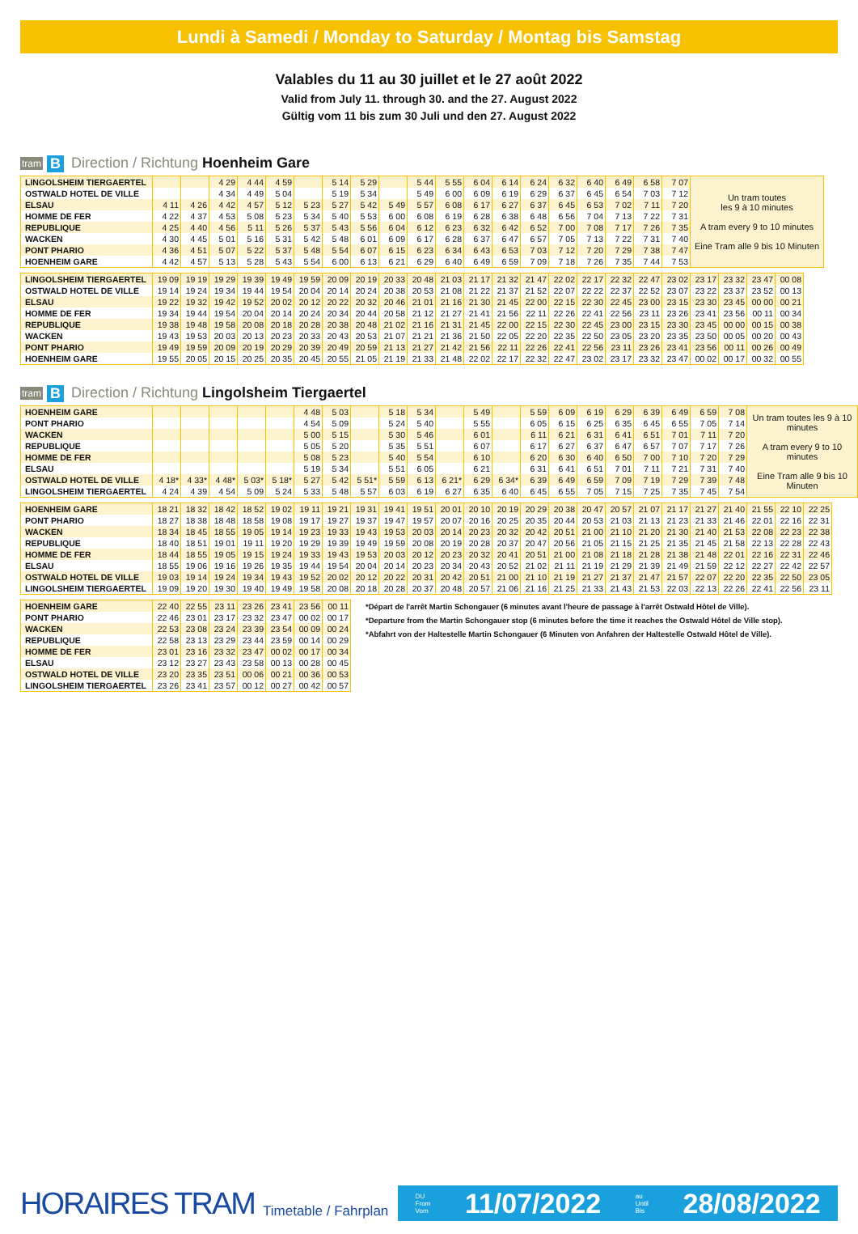Lundi à Samedi / Monday to Saturday / Montag bis Samstag
Valables du 11 au 30 juillet et le 27 août 2022
Valid from July 11. through 30. and the 27. August 2022
Gültig vom 11 bis zum 30 Juli und den 27. August 2022
tram B Direction / Richtung Hoenheim Gare
| LINGOLSHEIM TIERGAERTEL | | | 4 29 | 4 44 | 4 59 | | 5 14 | 5 29 | | 5 44 | 5 55 | 6 04 | 6 14 | 6 24 | 6 32 | 6 40 | 6 49 | 6 58 | 7 07 | Un tram toutes les 9 à 10 minutes A tram every 9 to 10 minutes Eine Tram alle 9 bis 10 Minuten |
| OSTWALD HOTEL DE VILLE | | | 4 34 | 4 49 | 5 04 | | 5 19 | 5 34 | | 5 49 | 6 00 | 6 09 | 6 19 | 6 29 | 6 37 | 6 45 | 6 54 | 7 03 | 7 12 | |
| ELSAU | 4 11 | 4 26 | 4 42 | 4 57 | 5 12 | 5 23 | 5 27 | 5 42 | 5 49 | 5 57 | 6 08 | 6 17 | 6 27 | 6 37 | 6 45 | 6 53 | 7 02 | 7 11 | 7 20 | |
| HOMME DE FER | 4 22 | 4 37 | 4 53 | 5 08 | 5 23 | 5 34 | 5 40 | 5 53 | 6 00 | 6 08 | 6 19 | 6 28 | 6 38 | 6 48 | 6 56 | 7 04 | 7 13 | 7 22 | 7 31 | |
| REPUBLIQUE | 4 25 | 4 40 | 4 56 | 5 11 | 5 26 | 5 37 | 5 43 | 5 56 | 6 04 | 6 12 | 6 23 | 6 32 | 6 42 | 6 52 | 7 00 | 7 08 | 7 17 | 7 26 | 7 35 | |
| WACKEN | 4 30 | 4 45 | 5 01 | 5 16 | 5 31 | 5 42 | 5 48 | 6 01 | 6 09 | 6 17 | 6 28 | 6 37 | 6 47 | 6 57 | 7 05 | 7 13 | 7 22 | 7 31 | 7 40 | |
| PONT PHARIO | 4 36 | 4 51 | 5 07 | 5 22 | 5 37 | 5 48 | 5 54 | 6 07 | 6 15 | 6 23 | 6 34 | 6 43 | 6 53 | 7 03 | 7 12 | 7 20 | 7 29 | 7 38 | 7 47 | |
| HOENHEIM GARE | 4 42 | 4 57 | 5 13 | 5 28 | 5 43 | 5 54 | 6 00 | 6 13 | 6 21 | 6 29 | 6 40 | 6 49 | 6 59 | 7 09 | 7 18 | 7 26 | 7 35 | 7 44 | 7 53 | |
| LINGOLSHEIM TIERGAERTEL | 19 09 | 19 19 | 19 29 | 19 39 | 19 49 | 19 59 | 20 09 | 20 19 | 20 33 | 20 48 | 21 03 | 21 17 | 21 32 | 21 47 | 22 02 | 22 17 | 22 32 | 22 47 | 23 02 | 23 17 | 23 32 | 23 47 | 00 08 |
| OSTWALD HOTEL DE VILLE | 19 14 | 19 24 | 19 34 | 19 44 | 19 54 | 20 04 | 20 14 | 20 24 | 20 38 | 20 53 | 21 08 | 21 22 | 21 37 | 21 52 | 22 07 | 22 22 | 22 37 | 22 52 | 23 07 | 23 22 | 23 37 | 23 52 | 00 13 |
| ELSAU | 19 22 | 19 32 | 19 42 | 19 52 | 20 02 | 20 12 | 20 22 | 20 32 | 20 46 | 21 01 | 21 16 | 21 30 | 21 45 | 22 00 | 22 15 | 22 30 | 22 45 | 23 00 | 23 15 | 23 30 | 23 45 | 00 00 | 00 21 |
| HOMME DE FER | 19 34 | 19 44 | 19 54 | 20 04 | 20 14 | 20 24 | 20 34 | 20 44 | 20 58 | 21 12 | 21 27 | 21 41 | 21 56 | 22 11 | 22 26 | 22 41 | 22 56 | 23 11 | 23 26 | 23 41 | 23 56 | 00 11 | 00 34 |
| REPUBLIQUE | 19 38 | 19 48 | 19 58 | 20 08 | 20 18 | 20 28 | 20 38 | 20 48 | 21 02 | 21 16 | 21 31 | 21 45 | 22 00 | 22 15 | 22 30 | 22 45 | 23 00 | 23 15 | 23 30 | 23 45 | 00 00 | 00 15 | 00 38 |
| WACKEN | 19 43 | 19 53 | 20 03 | 20 13 | 20 23 | 20 33 | 20 43 | 20 53 | 21 07 | 21 21 | 21 36 | 21 50 | 22 05 | 22 20 | 22 35 | 22 50 | 23 05 | 23 20 | 23 35 | 23 50 | 00 05 | 00 20 | 00 43 |
| PONT PHARIO | 19 49 | 19 59 | 20 09 | 20 19 | 20 29 | 20 39 | 20 49 | 20 59 | 21 13 | 21 27 | 21 42 | 21 56 | 22 11 | 22 26 | 22 41 | 22 56 | 23 11 | 23 26 | 23 41 | 23 56 | 00 11 | 00 26 | 00 49 |
| HOENHEIM GARE | 19 55 | 20 05 | 20 15 | 20 25 | 20 35 | 20 45 | 20 55 | 21 05 | 21 19 | 21 33 | 21 48 | 22 02 | 22 17 | 22 32 | 22 47 | 23 02 | 23 17 | 23 32 | 23 47 | 00 02 | 00 17 | 00 32 | 00 55 |
tram B Direction / Richtung Lingolsheim Tiergaertel
| HOENHEIM GARE | | | | | | 4 48 | 5 03 | | 5 18 | 5 34 | | 5 49 | | 5 59 | 6 09 | 6 19 | 6 29 | 6 39 | 6 49 | 6 59 | 7 08 | Un tram toutes les 9 à 10 minutes A tram every 9 to 10 minutes Eine Tram alle 9 bis 10 Minuten |
| PONT PHARIO | | | | | | 4 54 | 5 09 | | 5 24 | 5 40 | | 5 55 | | 6 05 | 6 15 | 6 25 | 6 35 | 6 45 | 6 55 | 7 05 | 7 14 | |
| WACKEN | | | | | | 5 00 | 5 15 | | 5 30 | 5 46 | | 6 01 | | 6 11 | 6 21 | 6 31 | 6 41 | 6 51 | 7 01 | 7 11 | 7 20 | |
| REPUBLIQUE | | | | | | 5 05 | 5 20 | | 5 35 | 5 51 | | 6 07 | | 6 17 | 6 27 | 6 37 | 6 47 | 6 57 | 7 07 | 7 17 | 7 26 | |
| HOMME DE FER | | | | | | 5 08 | 5 23 | | 5 40 | 5 54 | | 6 10 | | 6 20 | 6 30 | 6 40 | 6 50 | 7 00 | 7 10 | 7 20 | 7 29 | |
| ELSAU | | | | | | 5 19 | 5 34 | | 5 51 | 6 05 | | 6 21 | | 6 31 | 6 41 | 6 51 | 7 01 | 7 11 | 7 21 | 7 31 | 7 40 | |
| OSTWALD HOTEL DE VILLE | 4 18* | 4 33* | 4 48* | 5 03* | 5 18* | 5 27 | 5 42 | 5 51* | 5 59 | 6 13 | 6 21* | 6 29 | 6 34* | 6 39 | 6 49 | 6 59 | 7 09 | 7 19 | 7 29 | 7 39 | 7 48 | |
| LINGOLSHEIM TIERGAERTEL | 4 24 | 4 39 | 4 54 | 5 09 | 5 24 | 5 33 | 5 48 | 5 57 | 6 03 | 6 19 | 6 27 | 6 35 | 6 40 | 6 45 | 6 55 | 7 05 | 7 15 | 7 25 | 7 35 | 7 45 | 7 54 | |
| HOENHEIM GARE | 18 21 | 18 32 | 18 42 | 18 52 | 19 02 | 19 11 | 19 21 | 19 31 | 19 41 | 19 51 | 20 01 | 20 10 | 20 19 | 20 29 | 20 38 | 20 47 | 20 57 | 21 07 | 21 17 | 21 27 | 21 40 | 21 55 | 22 10 | 22 25 |
| PONT PHARIO | 18 27 | 18 38 | 18 48 | 18 58 | 19 08 | 19 17 | 19 27 | 19 37 | 19 47 | 19 57 | 20 07 | 20 16 | 20 25 | 20 35 | 20 44 | 20 53 | 21 03 | 21 13 | 21 23 | 21 33 | 21 46 | 22 01 | 22 16 | 22 31 |
| WACKEN | 18 34 | 18 45 | 18 55 | 19 05 | 19 14 | 19 23 | 19 33 | 19 43 | 19 53 | 20 03 | 20 14 | 20 23 | 20 32 | 20 42 | 20 51 | 21 00 | 21 10 | 21 20 | 21 30 | 21 40 | 21 53 | 22 08 | 22 23 | 22 38 |
| REPUBLIQUE | 18 40 | 18 51 | 19 01 | 19 11 | 19 20 | 19 29 | 19 39 | 19 49 | 19 59 | 20 08 | 20 19 | 20 28 | 20 37 | 20 47 | 20 56 | 21 05 | 21 15 | 21 25 | 21 35 | 21 45 | 21 58 | 22 13 | 22 28 | 22 43 |
| HOMME DE FER | 18 44 | 18 55 | 19 05 | 19 15 | 19 24 | 19 33 | 19 43 | 19 53 | 20 03 | 20 12 | 20 23 | 20 32 | 20 41 | 20 51 | 21 00 | 21 08 | 21 18 | 21 28 | 21 38 | 21 48 | 22 01 | 22 16 | 22 31 | 22 46 |
| ELSAU | 18 55 | 19 06 | 19 16 | 19 26 | 19 35 | 19 44 | 19 54 | 20 04 | 20 14 | 20 23 | 20 34 | 20 43 | 20 52 | 21 02 | 21 11 | 21 19 | 21 29 | 21 39 | 21 49 | 21 59 | 22 12 | 22 27 | 22 42 | 22 57 |
| OSTWALD HOTEL DE VILLE | 19 03 | 19 14 | 19 24 | 19 34 | 19 43 | 19 52 | 20 02 | 20 12 | 20 22 | 20 31 | 20 42 | 20 51 | 21 00 | 21 10 | 21 19 | 21 27 | 21 37 | 21 47 | 21 57 | 22 07 | 22 20 | 22 35 | 22 50 | 23 05 |
| LINGOLSHEIM TIERGAERTEL | 19 09 | 19 20 | 19 30 | 19 40 | 19 49 | 19 58 | 20 08 | 20 18 | 20 28 | 20 37 | 20 48 | 20 57 | 21 06 | 21 16 | 21 25 | 21 33 | 21 43 | 21 53 | 22 03 | 22 13 | 22 26 | 22 41 | 22 56 | 23 11 |
| HOENHEIM GARE | 22 40 | 22 55 | 23 11 | 23 26 | 23 41 | 23 56 | 00 11 |
| PONT PHARIO | 22 46 | 23 01 | 23 17 | 23 32 | 23 47 | 00 02 | 00 17 |
| WACKEN | 22 53 | 23 08 | 23 24 | 23 39 | 23 54 | 00 09 | 00 24 |
| REPUBLIQUE | 22 58 | 23 13 | 23 29 | 23 44 | 23 59 | 00 14 | 00 29 |
| HOMME DE FER | 23 01 | 23 16 | 23 32 | 23 47 | 00 02 | 00 17 | 00 34 |
| ELSAU | 23 12 | 23 27 | 23 43 | 23 58 | 00 13 | 00 28 | 00 45 |
| OSTWALD HOTEL DE VILLE | 23 20 | 23 35 | 23 51 | 00 06 | 00 21 | 00 36 | 00 53 |
| LINGOLSHEIM TIERGAERTEL | 23 26 | 23 41 | 23 57 | 00 12 | 00 27 | 00 42 | 00 57 |
*Départ de l'arrêt Martin Schongauer (6 minutes avant l'heure de passage à l'arrêt Ostwald Hôtel de Ville).
*Departure from the Martin Schongauer stop (6 minutes before the time it reaches the Ostwald Hôtel de Ville stop).
*Abfahrt von der Haltestelle Martin Schongauer (6 Minuten von Anfahren der Haltestelle Ostwald Hôtel de Ville).
HORAIRES TRAM
Timetable / Fahrplan
DU
From
Vom 11/07/2022 au
Until
Bis 28/08/2022